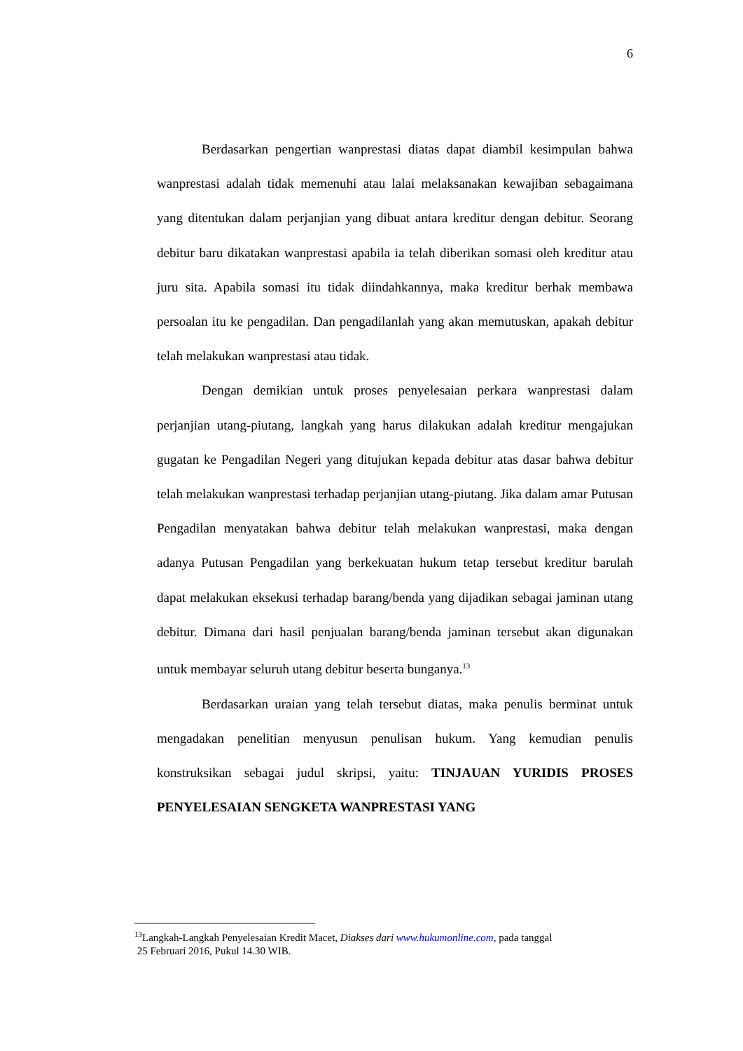6
Berdasarkan pengertian wanprestasi diatas dapat diambil kesimpulan bahwa wanprestasi adalah tidak memenuhi atau lalai melaksanakan kewajiban sebagaimana yang ditentukan dalam perjanjian yang dibuat antara kreditur dengan debitur. Seorang debitur baru dikatakan wanprestasi apabila ia telah diberikan somasi oleh kreditur atau juru sita. Apabila somasi itu tidak diindahkannya, maka kreditur berhak membawa persoalan itu ke pengadilan. Dan pengadilanlah yang akan memutuskan, apakah debitur telah melakukan wanprestasi atau tidak.
Dengan demikian untuk proses penyelesaian perkara wanprestasi dalam perjanjian utang-piutang, langkah yang harus dilakukan adalah kreditur mengajukan gugatan ke Pengadilan Negeri yang ditujukan kepada debitur atas dasar bahwa debitur telah melakukan wanprestasi terhadap perjanjian utang-piutang. Jika dalam amar Putusan Pengadilan menyatakan bahwa debitur telah melakukan wanprestasi, maka dengan adanya Putusan Pengadilan yang berkekuatan hukum tetap tersebut kreditur barulah dapat melakukan eksekusi terhadap barang/benda yang dijadikan sebagai jaminan utang debitur. Dimana dari hasil penjualan barang/benda jaminan tersebut akan digunakan untuk membayar seluruh utang debitur beserta bunganya.<sup>13</sup>
Berdasarkan uraian yang telah tersebut diatas, maka penulis berminat untuk mengadakan penelitian menyusun penulisan hukum. Yang kemudian penulis konstruksikan sebagai judul skripsi, yaitu: TINJAUAN YURIDIS PROSES PENYELESAIAN SENGKETA WANPRESTASI YANG
<sup>13</sup> Langkah-Langkah Penyelesaian Kredit Macet, Diakses dari www.hukumonline.com, pada tanggal
25 Februari 2016, Pukul 14.30 WIB.